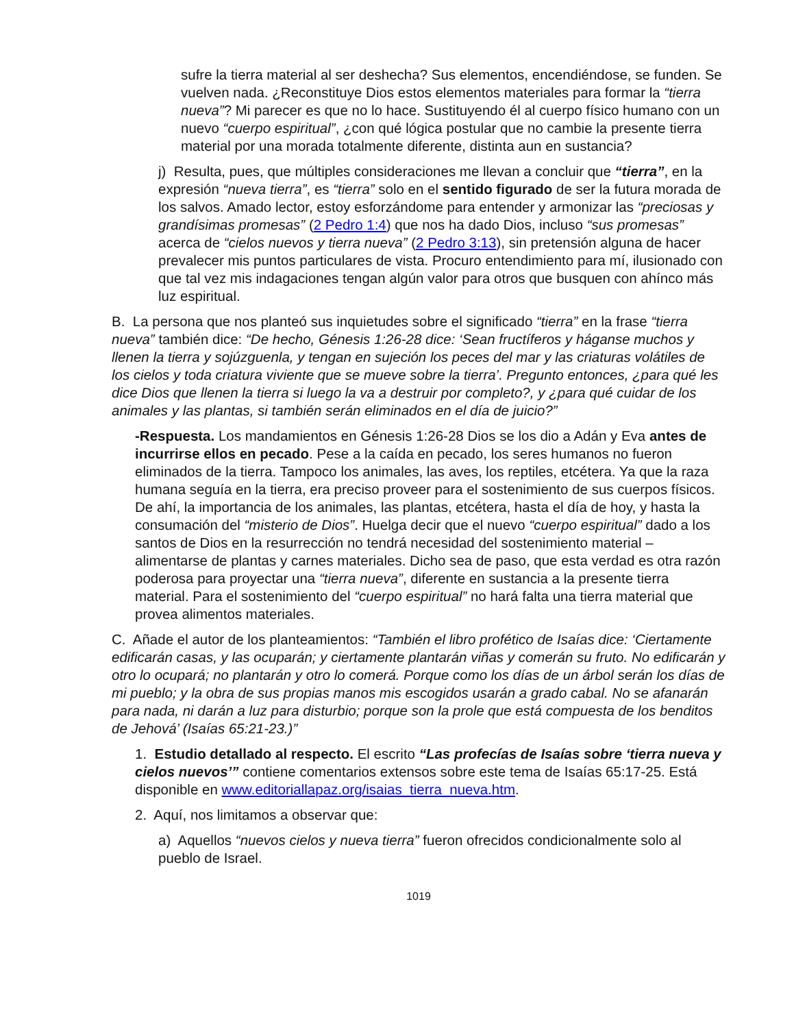sufre la tierra material al ser deshecha? Sus elementos, encendiéndose, se funden. Se vuelven nada. ¿Reconstituye Dios estos elementos materiales para formar la “tierra nueva”? Mi parecer es que no lo hace. Sustituyendo él al cuerpo físico humano con un nuevo “cuerpo espiritual”, ¿con qué lógica postular que no cambie la presente tierra material por una morada totalmente diferente, distinta aun en sustancia?
j) Resulta, pues, que múltiples consideraciones me llevan a concluir que “tierra”, en la expresión “nueva tierra”, es “tierra” solo en el sentido figurado de ser la futura morada de los salvos. Amado lector, estoy esforzándome para entender y armonizar las “preciosas y grandísimas promesas” (2 Pedro 1:4) que nos ha dado Dios, incluso “sus promesas” acerca de “cielos nuevos y tierra nueva” (2 Pedro 3:13), sin pretensión alguna de hacer prevalecer mis puntos particulares de vista. Procuro entendimiento para mí, ilusionado con que tal vez mis indagaciones tengan algún valor para otros que busquen con ahínco más luz espiritual.
B. La persona que nos planteó sus inquietudes sobre el significado “tierra” en la frase “tierra nueva” también dice: “De hecho, Génesis 1:26-28 dice: ‘Sean fructíferos y háganse muchos y llenen la tierra y sojúzguenla, y tengan en sujeción los peces del mar y las criaturas volátiles de los cielos y toda criatura viviente que se mueve sobre la tierra’. Pregunto entonces, ¿para qué les dice Dios que llenen la tierra si luego la va a destruir por completo?, y ¿para qué cuidar de los animales y las plantas, si también serán eliminados en el día de juicio?”
-Respuesta. Los mandamientos en Génesis 1:26-28 Dios se los dio a Adán y Eva antes de incurrirse ellos en pecado. Pese a la caída en pecado, los seres humanos no fueron eliminados de la tierra. Tampoco los animales, las aves, los reptiles, etcétera. Ya que la raza humana seguía en la tierra, era preciso proveer para el sostenimiento de sus cuerpos físicos. De ahí, la importancia de los animales, las plantas, etcétera, hasta el día de hoy, y hasta la consumación del “misterio de Dios”. Huelga decir que el nuevo “cuerpo espiritual” dado a los santos de Dios en la resurrección no tendrá necesidad del sostenimiento material –alimentarse de plantas y carnes materiales. Dicho sea de paso, que esta verdad es otra razón poderosa para proyectar una “tierra nueva”, diferente en sustancia a la presente tierra material. Para el sostenimiento del “cuerpo espiritual” no hará falta una tierra material que provea alimentos materiales.
C. Añade el autor de los planteamientos: “También el libro profético de Isaías dice: ‘Ciertamente edificarán casas, y las ocuparán; y ciertamente plantarán viñas y comerán su fruto. No edificarán y otro lo ocupará; no plantarán y otro lo comerá. Porque como los días de un árbol serán los días de mi pueblo; y la obra de sus propias manos mis escogidos usarán a grado cabal. No se afanarán para nada, ni darán a luz para disturbio; porque son la prole que está compuesta de los benditos de Jehová’ (Isaías 65:21-23.)”
1. Estudio detallado al respecto. El escrito “Las profecías de Isaías sobre ‘tierra nueva y cielos nuevos’” contiene comentarios extensos sobre este tema de Isaías 65:17-25. Está disponible en www.editoriallapaz.org/isaias_tierra_nueva.htm.
2. Aquí, nos limitamos a observar que:
a) Aquellos “nuevos cielos y nueva tierra” fueron ofrecidos condicionalmente solo al pueblo de Israel.
1019